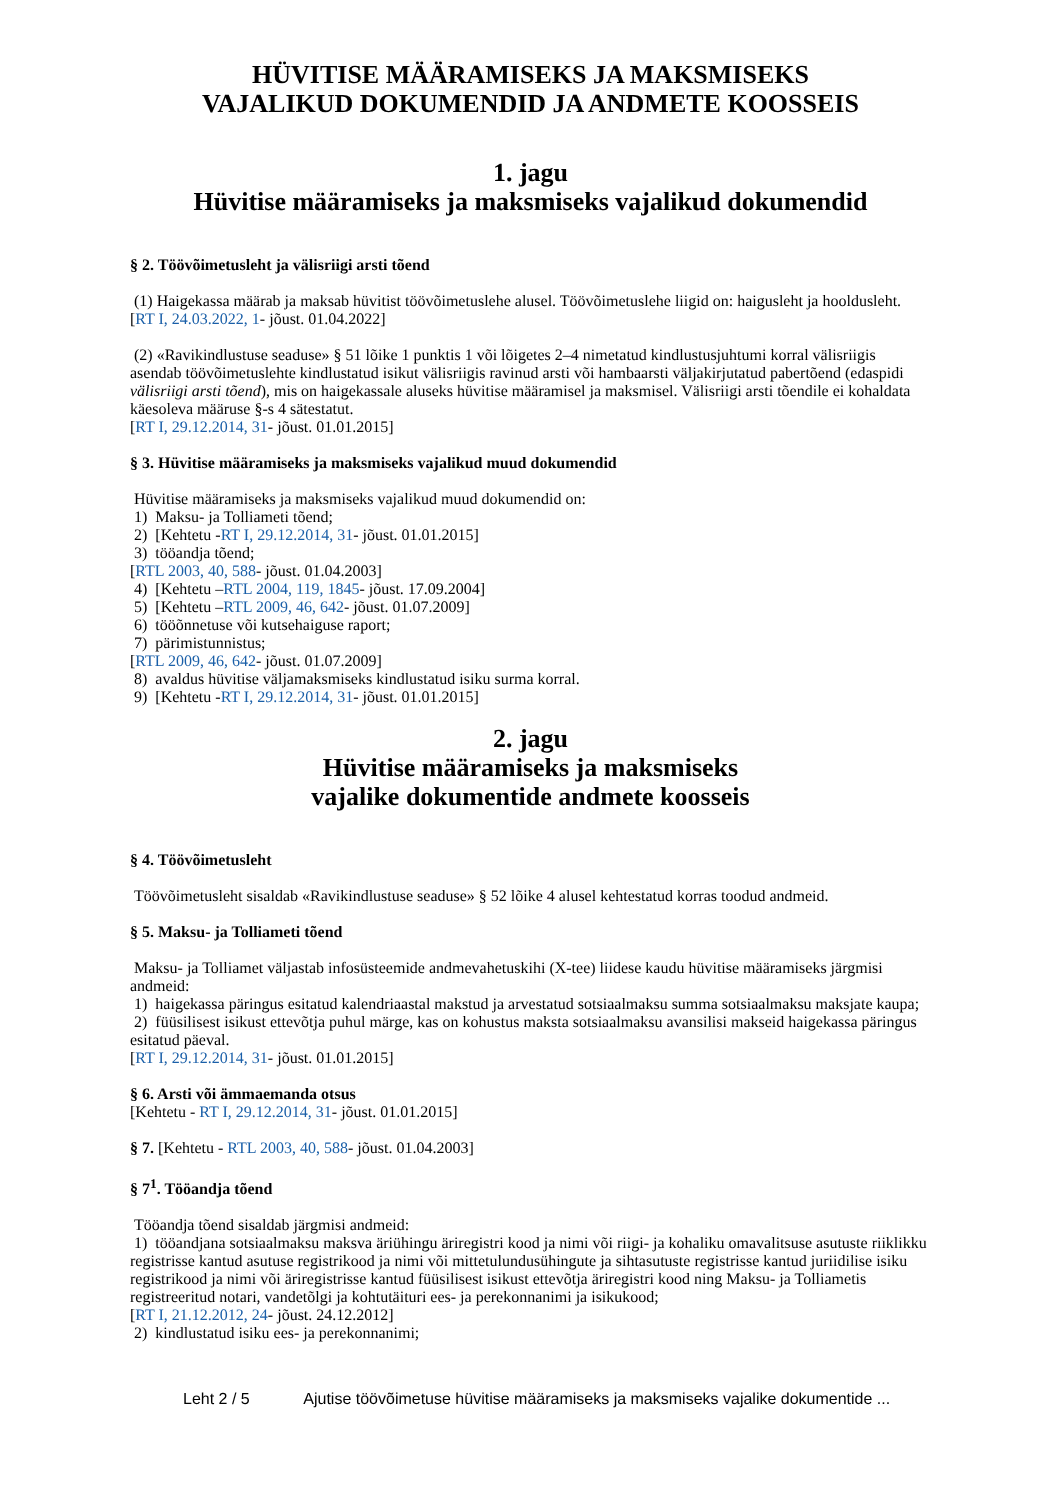HÜVITISE MÄÄRAMISEKS JA MAKSMISEKS
VAJALIKUD DOKUMENDID JA ANDMETE KOOSSEIS
1. jagu
Hüvitise määramiseks ja maksmiseks vajalikud dokumendid
§ 2. Töövõimetusleht ja välisriigi arsti tõend
(1) Haigekassa määrab ja maksab hüvitist töövõimetuslehe alusel. Töövõimetuslehe liigid on: haigusleht ja hooldusleht.
[RT I, 24.03.2022, 1- jõust. 01.04.2022]
(2) «Ravikindlustuse seaduse» § 51 lõike 1 punktis 1 või lõigetes 2–4 nimetatud kindlustusjuhtumi korral välisriigis asendab töövõimetuslehte kindlustatud isikut välisriigis ravinud arsti või hambaarsti väljakirjutatud pabertõend (edaspidi välisriigi arsti tõend), mis on haigekassale aluseks hüvitise määramisel ja maksmisel. Välisriigi arsti tõendile ei kohaldata käesoleva määruse §-s 4 sätestatut.
[RT I, 29.12.2014, 31- jõust. 01.01.2015]
§ 3. Hüvitise määramiseks ja maksmiseks vajalikud muud dokumendid
Hüvitise määramiseks ja maksmiseks vajalikud muud dokumendid on:
1) Maksu- ja Tolliameti tõend;
2) [Kehtetu -RT I, 29.12.2014, 31- jõust. 01.01.2015]
3) tööandja tõend;
[RTL 2003, 40, 588- jõust. 01.04.2003]
4) [Kehtetu –RTL 2004, 119, 1845- jõust. 17.09.2004]
5) [Kehtetu –RTL 2009, 46, 642- jõust. 01.07.2009]
6) tööõnnetuse või kutsehaiguse raport;
7) pärimistunnistus;
[RTL 2009, 46, 642- jõust. 01.07.2009]
8) avaldus hüvitise väljamaksmiseks kindlustatud isiku surma korral.
9) [Kehtetu -RT I, 29.12.2014, 31- jõust. 01.01.2015]
2. jagu
Hüvitise määramiseks ja maksmiseks
vajalike dokumentide andmete koosseis
§ 4. Töövõimetusleht
Töövõimetusleht sisaldab «Ravikindlustuse seaduse» § 52 lõike 4 alusel kehtestatud korras toodud andmeid.
§ 5. Maksu- ja Tolliameti tõend
Maksu- ja Tolliamet väljastab infosüsteemide andmevahetuskihi (X-tee) liidese kaudu hüvitise määramiseks järgmisi andmeid:
1) haigekassa päringus esitatud kalendriaastal makstud ja arvestatud sotsiaalmaksu summa sotsiaalmaksu maksjate kaupa;
2) füüsilisest isikust ettevõtja puhul märge, kas on kohustus maksta sotsiaalmaksu avansilisi makseid haigekassa päringus esitatud päeval.
[RT I, 29.12.2014, 31- jõust. 01.01.2015]
§ 6. Arsti või ämmaemanda otsus
[Kehtetu - RT I, 29.12.2014, 31- jõust. 01.01.2015]
§ 7. [Kehtetu - RTL 2003, 40, 588- jõust. 01.04.2003]
§ 7<sup>1</sup>. Tööandja tõend
Tööandja tõend sisaldab järgmisi andmeid:
1) tööandjana sotsiaalmaksu maksva äriühingu äriregistri kood ja nimi või riigi- ja kohaliku omavalitsuse asutuste riiklikku registrisse kantud asutuse registrikood ja nimi või mittetulundusühingute ja sihtasutuste registrisse kantud juriidilise isiku registrikood ja nimi või äriregistrisse kantud füüsilisest isikust ettevõtja äriregistri kood ning Maksu- ja Tolliametis registreeritud notari, vandetõlgi ja kohtutäituri ees- ja perekonnanimi ja isikukood;
[RT I, 21.12.2012, 24- jõust. 24.12.2012]
2) kindlustatud isiku ees- ja perekonnanimi;
Leht 2 / 5 Ajutise töövõimetuse hüvitise määramiseks ja maksmiseks vajalike dokumentide ...